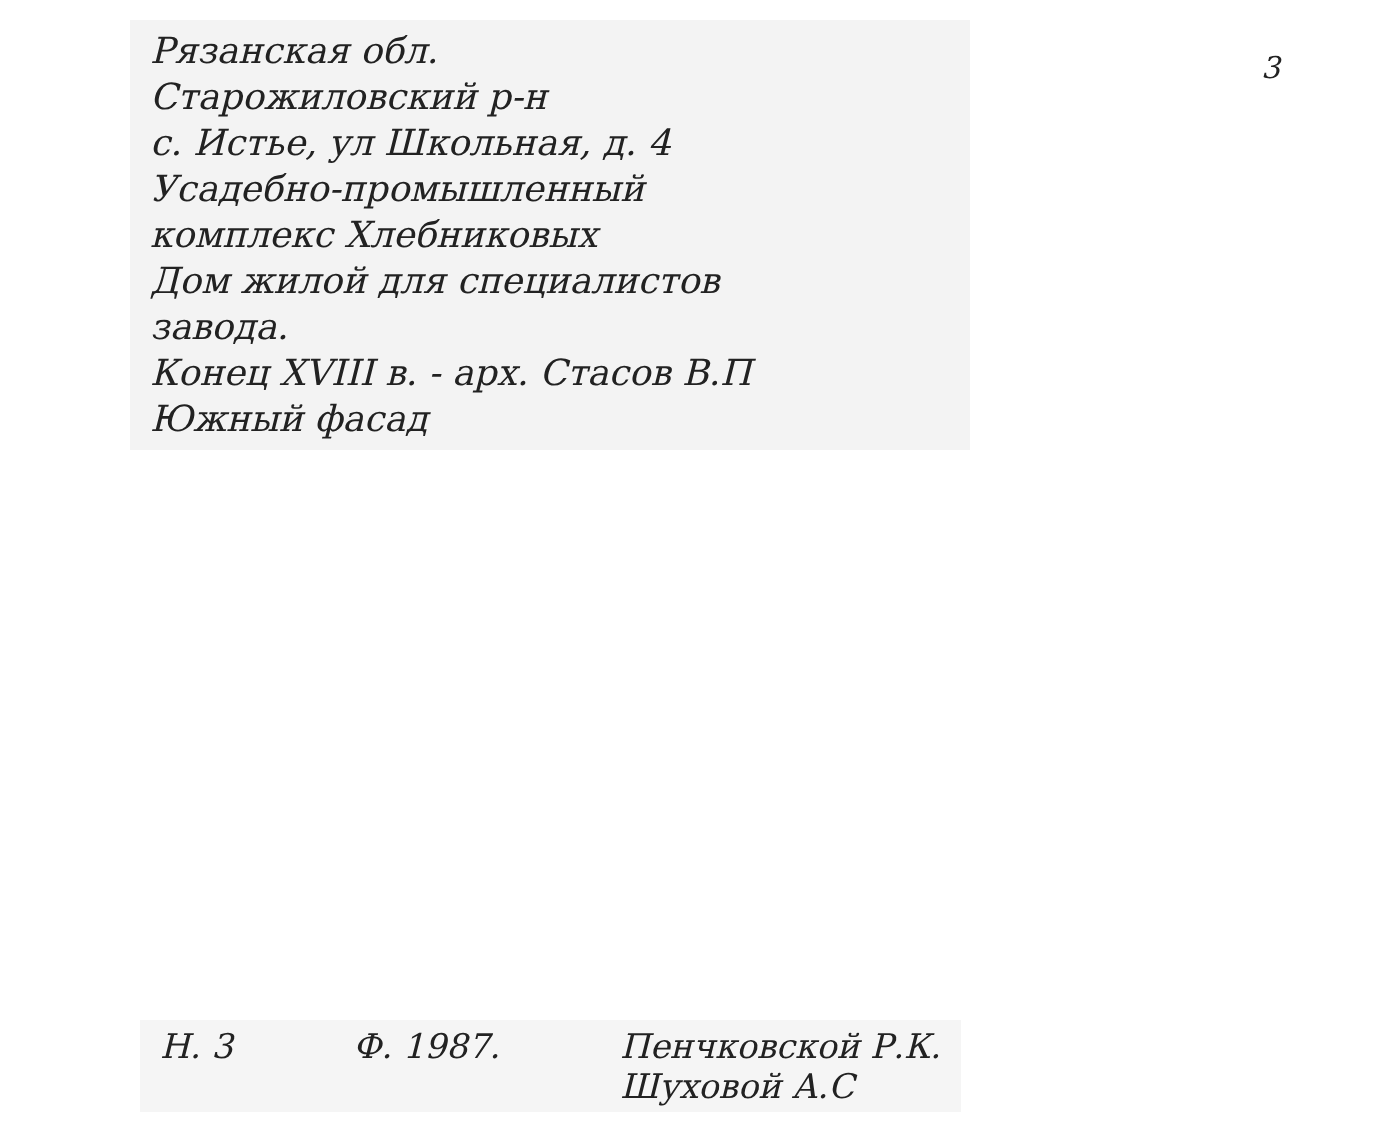Рязанская обл.
Старожиловский р-н
с. Истье, ул Школьная, д. 4
Усадебно-промышленный
комплекс Хлебниковых
Дом жилой для специалистов
завода.
Конец XVIII в. - арх. Стасов В.П
Южный фасад
3
Н. 3 Ф. 1987. Пенчковской Р.К.
Шуховой А.С